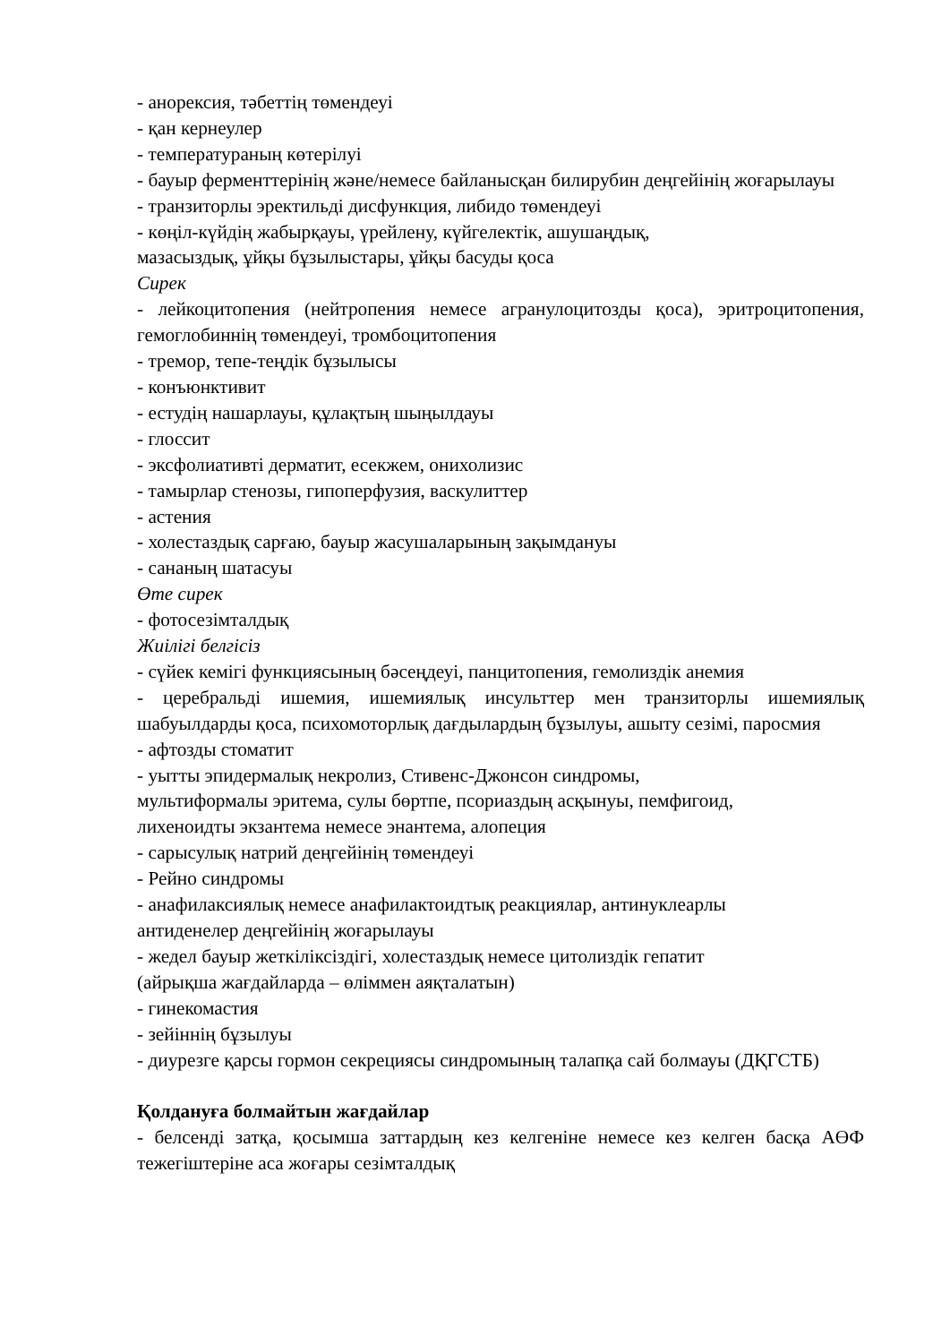- анорексия, тәбеттің төмендеуі
- қан кернеулер
- температураның көтерілуі
- бауыр ферменттерінің және/немесе байланысқан билирубин деңгейінің жоғарылауы
- транзиторлы эректильді дисфункция, либидо төмендеуі
- көңіл-күйдің жабырқауы, үрейлену, күйгелектік, ашушаңдық,
мазасыздық, ұйқы бұзылыстары, ұйқы басуды қоса
Сирек
- лейкоцитопения (нейтропения немесе агранулоцитозды қоса), эритроцитопения, гемоглобиннің төмендеуі, тромбоцитопения
- тремор, тепе-теңдік бұзылысы
- конъюнктивит
- естудің нашарлауы, құлақтың шыңылдауы
- глоссит
- эксфолиативті дерматит, есекжем, онихолизис
- тамырлар стенозы, гипоперфузия, васкулиттер
- астения
- холестаздық сарғаю, бауыр жасушаларының зақымдануы
- сананың шатасуы
Өте сирек
- фотосезімталдық
Жиілігі белгісіз
- сүйек кемігі функциясының бәсеңдеуі, панцитопения, гемолиздік анемия
- церебральді ишемия, ишемиялық инсульттер мен транзиторлы ишемиялық шабуылдарды қоса, психомоторлық дағдылардың бұзылуы, ашыту сезімі, паросмия
- афтозды стоматит
- уытты эпидермалық некролиз, Стивенс-Джонсон синдромы,
мультиформалы эритема, сулы бөртпе, псориаздың асқынуы, пемфигоид,
лихеноидты экзантема немесе энантема, алопеция
- сарысулық натрий деңгейінің төмендеуі
- Рейно синдромы
- анафилаксиялық немесе анафилактоидтық реакциялар, антинуклеарлы
антиденелер деңгейінің жоғарылауы
- жедел бауыр жеткіліксіздігі, холестаздық немесе цитолиздік гепатит
(айрықша жағдайларда – өліммен аяқталатын)
- гинекомастия
- зейіннің бұзылуы
- диурезге қарсы гормон секрециясы синдромының талапқа сай болмауы (ДҚГСТБ)
Қолдануға болмайтын жағдайлар
- белсенді затқа, қосымша заттардың кез келгеніне немесе кез келген басқа АӨФ тежегіштеріне аса жоғары сезімталдық